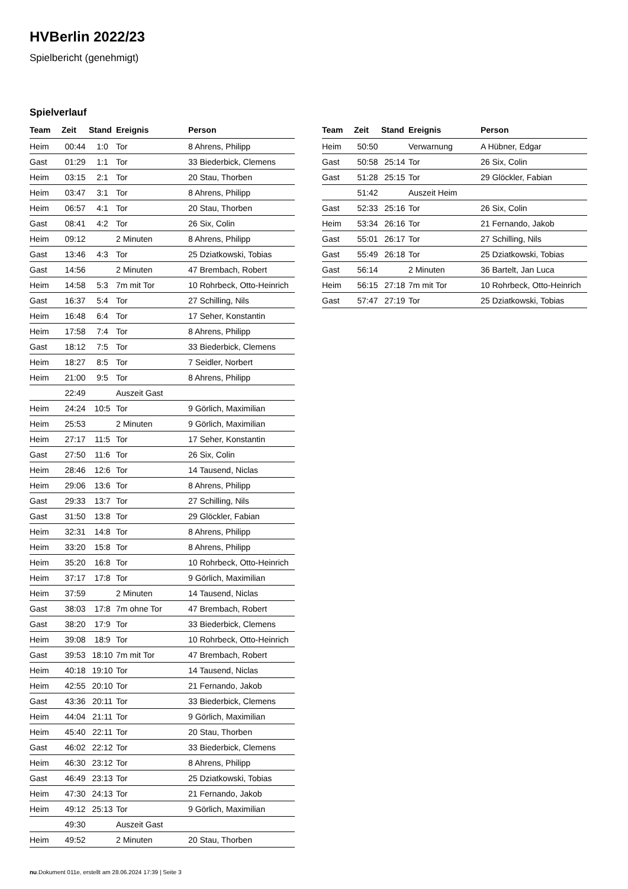HVBerlin 2022/23
Spielbericht (genehmigt)
Spielverlauf
| Team | Zeit | Stand | Ereignis | Person |
| --- | --- | --- | --- | --- |
| Heim | 00:44 | 1:0 | Tor | 8 Ahrens, Philipp |
| Gast | 01:29 | 1:1 | Tor | 33 Biederbick, Clemens |
| Heim | 03:15 | 2:1 | Tor | 20 Stau, Thorben |
| Heim | 03:47 | 3:1 | Tor | 8 Ahrens, Philipp |
| Heim | 06:57 | 4:1 | Tor | 20 Stau, Thorben |
| Gast | 08:41 | 4:2 | Tor | 26 Six, Colin |
| Heim | 09:12 | | 2 Minuten | 8 Ahrens, Philipp |
| Gast | 13:46 | 4:3 | Tor | 25 Dziatkowski, Tobias |
| Gast | 14:56 | | 2 Minuten | 47 Brembach, Robert |
| Heim | 14:58 | 5:3 | 7m mit Tor | 10 Rohrbeck, Otto-Heinrich |
| Gast | 16:37 | 5:4 | Tor | 27 Schilling, Nils |
| Heim | 16:48 | 6:4 | Tor | 17 Seher, Konstantin |
| Heim | 17:58 | 7:4 | Tor | 8 Ahrens, Philipp |
| Gast | 18:12 | 7:5 | Tor | 33 Biederbick, Clemens |
| Heim | 18:27 | 8:5 | Tor | 7 Seidler, Norbert |
| Heim | 21:00 | 9:5 | Tor | 8 Ahrens, Philipp |
| | 22:49 | | Auszeit Gast | |
| Heim | 24:24 | 10:5 | Tor | 9 Görlich, Maximilian |
| Heim | 25:53 | | 2 Minuten | 9 Görlich, Maximilian |
| Heim | 27:17 | 11:5 | Tor | 17 Seher, Konstantin |
| Gast | 27:50 | 11:6 | Tor | 26 Six, Colin |
| Heim | 28:46 | 12:6 | Tor | 14 Tausend, Niclas |
| Heim | 29:06 | 13:6 | Tor | 8 Ahrens, Philipp |
| Gast | 29:33 | 13:7 | Tor | 27 Schilling, Nils |
| Gast | 31:50 | 13:8 | Tor | 29 Glöckler, Fabian |
| Heim | 32:31 | 14:8 | Tor | 8 Ahrens, Philipp |
| Heim | 33:20 | 15:8 | Tor | 8 Ahrens, Philipp |
| Heim | 35:20 | 16:8 | Tor | 10 Rohrbeck, Otto-Heinrich |
| Heim | 37:17 | 17:8 | Tor | 9 Görlich, Maximilian |
| Heim | 37:59 | | 2 Minuten | 14 Tausend, Niclas |
| Gast | 38:03 | 17:8 | 7m ohne Tor | 47 Brembach, Robert |
| Gast | 38:20 | 17:9 | Tor | 33 Biederbick, Clemens |
| Heim | 39:08 | 18:9 | Tor | 10 Rohrbeck, Otto-Heinrich |
| Gast | 39:53 | 18:10 | 7m mit Tor | 47 Brembach, Robert |
| Heim | 40:18 | 19:10 | Tor | 14 Tausend, Niclas |
| Heim | 42:55 | 20:10 | Tor | 21 Fernando, Jakob |
| Gast | 43:36 | 20:11 | Tor | 33 Biederbick, Clemens |
| Heim | 44:04 | 21:11 | Tor | 9 Görlich, Maximilian |
| Heim | 45:40 | 22:11 | Tor | 20 Stau, Thorben |
| Gast | 46:02 | 22:12 | Tor | 33 Biederbick, Clemens |
| Heim | 46:30 | 23:12 | Tor | 8 Ahrens, Philipp |
| Gast | 46:49 | 23:13 | Tor | 25 Dziatkowski, Tobias |
| Heim | 47:30 | 24:13 | Tor | 21 Fernando, Jakob |
| Heim | 49:12 | 25:13 | Tor | 9 Görlich, Maximilian |
| | 49:30 | | Auszeit Gast | |
| Heim | 49:52 | | 2 Minuten | 20 Stau, Thorben |
| Team | Zeit | Stand | Ereignis | Person |
| --- | --- | --- | --- | --- |
| Heim | 50:50 | | Verwarnung | A Hübner, Edgar |
| Gast | 50:58 | 25:14 | Tor | 26 Six, Colin |
| Gast | 51:28 | 25:15 | Tor | 29 Glöckler, Fabian |
| | 51:42 | | Auszeit Heim | |
| Gast | 52:33 | 25:16 | Tor | 26 Six, Colin |
| Heim | 53:34 | 26:16 | Tor | 21 Fernando, Jakob |
| Gast | 55:01 | 26:17 | Tor | 27 Schilling, Nils |
| Gast | 55:49 | 26:18 | Tor | 25 Dziatkowski, Tobias |
| Gast | 56:14 | | 2 Minuten | 36 Bartelt, Jan Luca |
| Heim | 56:15 | 27:18 | 7m mit Tor | 10 Rohrbeck, Otto-Heinrich |
| Gast | 57:47 | 27:19 | Tor | 25 Dziatkowski, Tobias |
nu.Dokument 011e, erstellt am 28.06.2024 17:39 | Seite 3